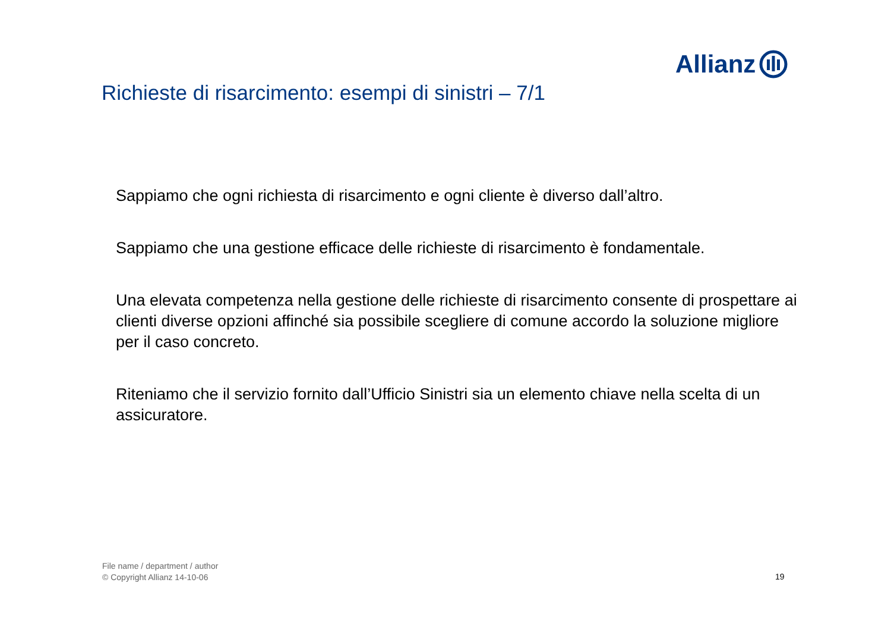Allianz
Richieste di risarcimento: esempi di sinistri – 7/1
Sappiamo che ogni richiesta di risarcimento e ogni cliente è diverso dall’altro.
Sappiamo che una gestione efficace delle richieste di risarcimento è fondamentale.
Una elevata competenza nella gestione delle richieste di risarcimento consente di prospettare ai clienti diverse opzioni affinché sia possibile scegliere di comune accordo la soluzione migliore per il caso concreto.
Riteniamo che il servizio fornito dall’Ufficio Sinistri sia un elemento chiave nella scelta di un assicuratore.
File name / department / author
© Copyright Allianz 14-10-06
19